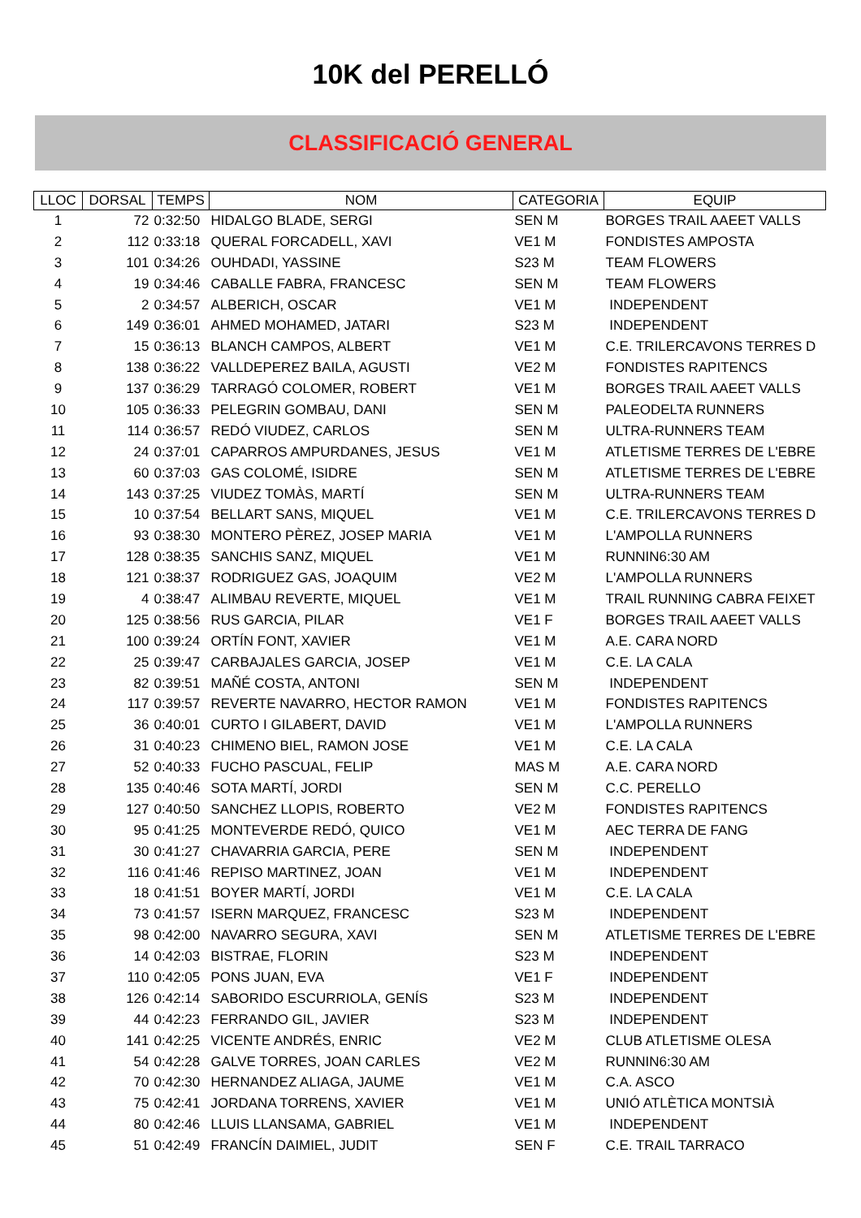10K del PERELLÓ
CLASSIFICACIÓ GENERAL
| LLOC | DORSAL | TEMPS | NOM | CATEGORIA | EQUIP |
| --- | --- | --- | --- | --- | --- |
| 1 | 72 | 0:32:50 | HIDALGO BLADE, SERGI | SEN M | BORGES TRAIL AAEET VALLS |
| 2 | 112 | 0:33:18 | QUERAL FORCADELL, XAVI | VE1 M | FONDISTES AMPOSTA |
| 3 | 101 | 0:34:26 | OUHDADI, YASSINE | S23 M | TEAM FLOWERS |
| 4 | 19 | 0:34:46 | CABALLE FABRA, FRANCESC | SEN M | TEAM FLOWERS |
| 5 | 2 | 0:34:57 | ALBERICH, OSCAR | VE1 M | INDEPENDENT |
| 6 | 149 | 0:36:01 | AHMED MOHAMED, JATARI | S23 M | INDEPENDENT |
| 7 | 15 | 0:36:13 | BLANCH CAMPOS, ALBERT | VE1 M | C.E. TRILERCAVONS TERRES D |
| 8 | 138 | 0:36:22 | VALLDEPEREZ BAILA, AGUSTI | VE2 M | FONDISTES RAPITENCS |
| 9 | 137 | 0:36:29 | TARRAGÓ COLOMER, ROBERT | VE1 M | BORGES TRAIL AAEET VALLS |
| 10 | 105 | 0:36:33 | PELEGRIN GOMBAU, DANI | SEN M | PALEODELTA RUNNERS |
| 11 | 114 | 0:36:57 | REDÓ VIUDEZ, CARLOS | SEN M | ULTRA-RUNNERS TEAM |
| 12 | 24 | 0:37:01 | CAPARROS AMPURDANES, JESUS | VE1 M | ATLETISME TERRES DE L'EBRE |
| 13 | 60 | 0:37:03 | GAS COLOMÉ, ISIDRE | SEN M | ATLETISME TERRES DE L'EBRE |
| 14 | 143 | 0:37:25 | VIUDEZ TOMÀS, MARTÍ | SEN M | ULTRA-RUNNERS TEAM |
| 15 | 10 | 0:37:54 | BELLART SANS, MIQUEL | VE1 M | C.E. TRILERCAVONS TERRES D |
| 16 | 93 | 0:38:30 | MONTERO PÈREZ, JOSEP MARIA | VE1 M | L'AMPOLLA RUNNERS |
| 17 | 128 | 0:38:35 | SANCHIS SANZ, MIQUEL | VE1 M | RUNNIN6:30 AM |
| 18 | 121 | 0:38:37 | RODRIGUEZ GAS, JOAQUIM | VE2 M | L'AMPOLLA RUNNERS |
| 19 | 4 | 0:38:47 | ALIMBAU REVERTE, MIQUEL | VE1 M | TRAIL RUNNING CABRA FEIXET |
| 20 | 125 | 0:38:56 | RUS GARCIA, PILAR | VE1 F | BORGES TRAIL AAEET VALLS |
| 21 | 100 | 0:39:24 | ORTÍN FONT, XAVIER | VE1 M | A.E. CARA NORD |
| 22 | 25 | 0:39:47 | CARBAJALES GARCIA, JOSEP | VE1 M | C.E. LA CALA |
| 23 | 82 | 0:39:51 | MAÑÉ COSTA, ANTONI | SEN M | INDEPENDENT |
| 24 | 117 | 0:39:57 | REVERTE NAVARRO, HECTOR RAMON | VE1 M | FONDISTES RAPITENCS |
| 25 | 36 | 0:40:01 | CURTO I GILABERT, DAVID | VE1 M | L'AMPOLLA RUNNERS |
| 26 | 31 | 0:40:23 | CHIMENO BIEL, RAMON JOSE | VE1 M | C.E. LA CALA |
| 27 | 52 | 0:40:33 | FUCHO PASCUAL, FELIP | MAS M | A.E. CARA NORD |
| 28 | 135 | 0:40:46 | SOTA MARTÍ, JORDI | SEN M | C.C. PERELLO |
| 29 | 127 | 0:40:50 | SANCHEZ LLOPIS, ROBERTO | VE2 M | FONDISTES RAPITENCS |
| 30 | 95 | 0:41:25 | MONTEVERDE REDÓ, QUICO | VE1 M | AEC TERRA DE FANG |
| 31 | 30 | 0:41:27 | CHAVARRIA GARCIA, PERE | SEN M | INDEPENDENT |
| 32 | 116 | 0:41:46 | REPISO MARTINEZ, JOAN | VE1 M | INDEPENDENT |
| 33 | 18 | 0:41:51 | BOYER MARTÍ, JORDI | VE1 M | C.E. LA CALA |
| 34 | 73 | 0:41:57 | ISERN MARQUEZ, FRANCESC | S23 M | INDEPENDENT |
| 35 | 98 | 0:42:00 | NAVARRO SEGURA, XAVI | SEN M | ATLETISME TERRES DE L'EBRE |
| 36 | 14 | 0:42:03 | BISTRAE, FLORIN | S23 M | INDEPENDENT |
| 37 | 110 | 0:42:05 | PONS JUAN, EVA | VE1 F | INDEPENDENT |
| 38 | 126 | 0:42:14 | SABORIDO ESCURRIOLA, GENÍS | S23 M | INDEPENDENT |
| 39 | 44 | 0:42:23 | FERRANDO GIL, JAVIER | S23 M | INDEPENDENT |
| 40 | 141 | 0:42:25 | VICENTE ANDRÉS, ENRIC | VE2 M | CLUB ATLETISME OLESA |
| 41 | 54 | 0:42:28 | GALVE TORRES, JOAN CARLES | VE2 M | RUNNIN6:30 AM |
| 42 | 70 | 0:42:30 | HERNANDEZ ALIAGA, JAUME | VE1 M | C.A. ASCO |
| 43 | 75 | 0:42:41 | JORDANA TORRENS, XAVIER | VE1 M | UNIÓ ATLÈTICA MONTSIÀ |
| 44 | 80 | 0:42:46 | LLUIS LLANSAMA, GABRIEL | VE1 M | INDEPENDENT |
| 45 | 51 | 0:42:49 | FRANCÍN DAIMIEL, JUDIT | SEN F | C.E. TRAIL TARRACO |